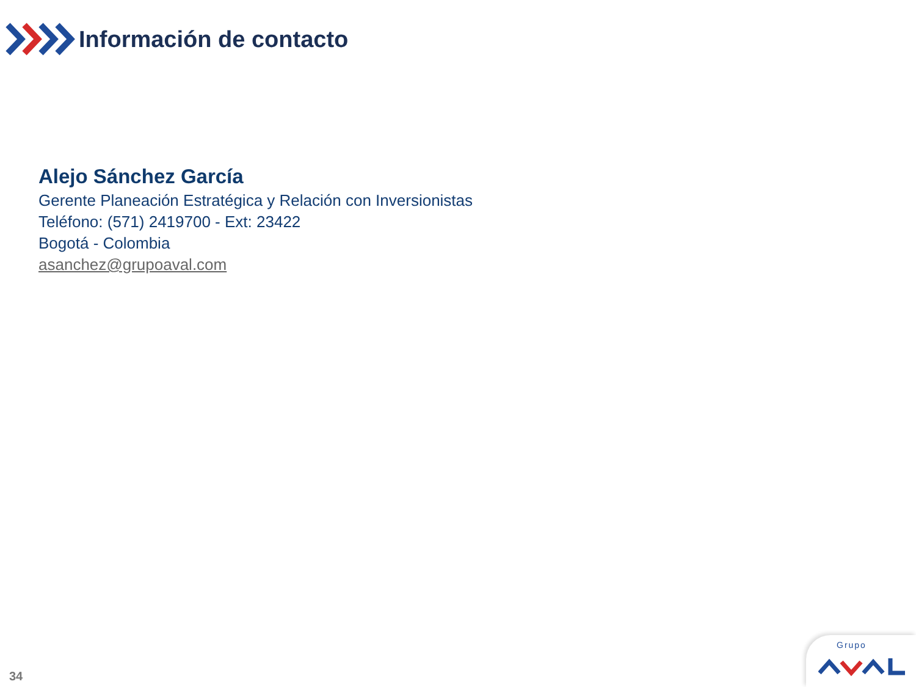Información de contacto
Alejo Sánchez García
Gerente Planeación Estratégica y Relación con Inversionistas
Teléfono: (571) 2419700 - Ext: 23422
Bogotá - Colombia
asanchez@grupoaval.com
34 Grupo